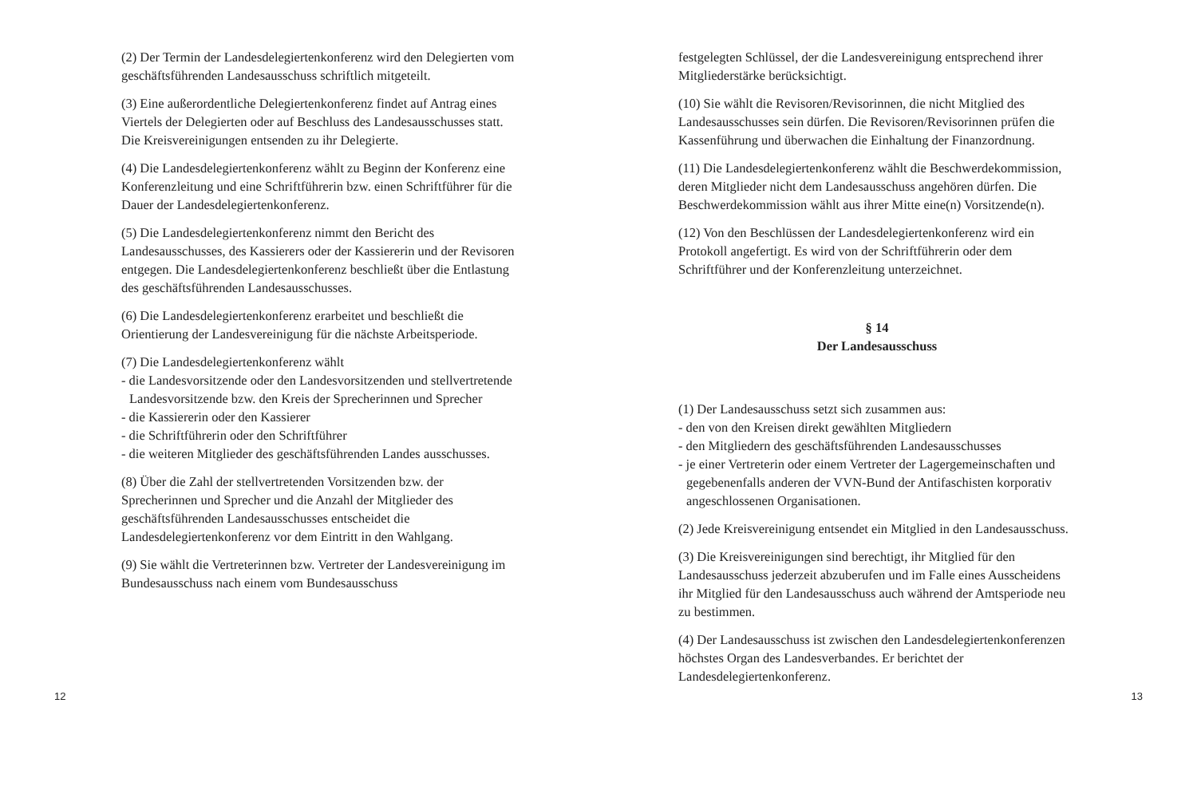(2) Der Termin der Landesdelegiertenkonferenz wird den Delegierten vom geschäftsführenden Landesausschuss schriftlich mitgeteilt.
(3) Eine außerordentliche Delegiertenkonferenz findet auf Antrag eines Viertels der Delegierten oder auf Beschluss des Landesausschusses statt. Die Kreisvereinigungen entsenden zu ihr Delegierte.
(4) Die Landesdelegiertenkonferenz wählt zu Beginn der Konferenz eine Konferenzleitung und eine Schriftführerin bzw. einen Schriftführer für die Dauer der Landesdelegiertenkonferenz.
(5) Die Landesdelegiertenkonferenz nimmt den Bericht des Landesausschusses, des Kassierers oder der Kassiererin und der Revisoren entgegen. Die Landesdelegiertenkonferenz beschließt über die Entlastung des geschäftsführenden Landesausschusses.
(6) Die Landesdelegiertenkonferenz erarbeitet und beschließt die Orientierung der Landesvereinigung für die nächste Arbeitsperiode.
(7) Die Landesdelegiertenkonferenz wählt
- die Landesvorsitzende oder den Landesvorsitzenden und stellvertretende Landesvorsitzende bzw. den Kreis der Sprecherinnen und Sprecher
- die Kassiererin oder den Kassierer
- die Schriftführerin oder den Schriftführer
- die weiteren Mitglieder des geschäftsführenden Landes ausschusses.
(8) Über die Zahl der stellvertretenden Vorsitzenden bzw. der Sprecherinnen und Sprecher und die Anzahl der Mitglieder des geschäftsführenden Landesausschusses entscheidet die Landesdelegiertenkonferenz vor dem Eintritt in den Wahlgang.
(9) Sie wählt die Vertreterinnen bzw. Vertreter der Landesvereinigung im Bundesausschuss nach einem vom Bundesausschuss
festgelegten Schlüssel, der die Landesvereinigung entsprechend ihrer Mitgliederstärke berücksichtigt.
(10) Sie wählt die Revisoren/Revisorinnen, die nicht Mitglied des Landesausschusses sein dürfen. Die Revisoren/Revisorinnen prüfen die Kassenführung und überwachen die Einhaltung der Finanzordnung.
(11) Die Landesdelegiertenkonferenz wählt die Beschwerdekommission, deren Mitglieder nicht dem Landesausschuss angehören dürfen. Die Beschwerdekommission wählt aus ihrer Mitte eine(n) Vorsitzende(n).
(12) Von den Beschlüssen der Landesdelegiertenkonferenz wird ein Protokoll angefertigt. Es wird von der Schriftführerin oder dem Schriftführer und der Konferenzleitung unterzeichnet.
§ 14
Der Landesausschuss
(1) Der Landesausschuss setzt sich zusammen aus:
- den von den Kreisen direkt gewählten Mitgliedern
- den Mitgliedern des geschäftsführenden Landesausschusses
- je einer Vertreterin oder einem Vertreter der Lagergemeinschaften und gegebenenfalls anderen der VVN-Bund der Antifaschisten korporativ angeschlossenen Organisationen.
(2) Jede Kreisvereinigung entsendet ein Mitglied in den Landesausschuss.
(3) Die Kreisvereinigungen sind berechtigt, ihr Mitglied für den Landesausschuss jederzeit abzuberufen und im Falle eines Ausscheidens ihr Mitglied für den Landesausschuss auch während der Amtsperiode neu zu bestimmen.
(4) Der Landesausschuss ist zwischen den Landesdelegiertenkonferenzen höchstes Organ des Landesverbandes. Er berichtet der Landesdelegiertenkonferenz.
12 13